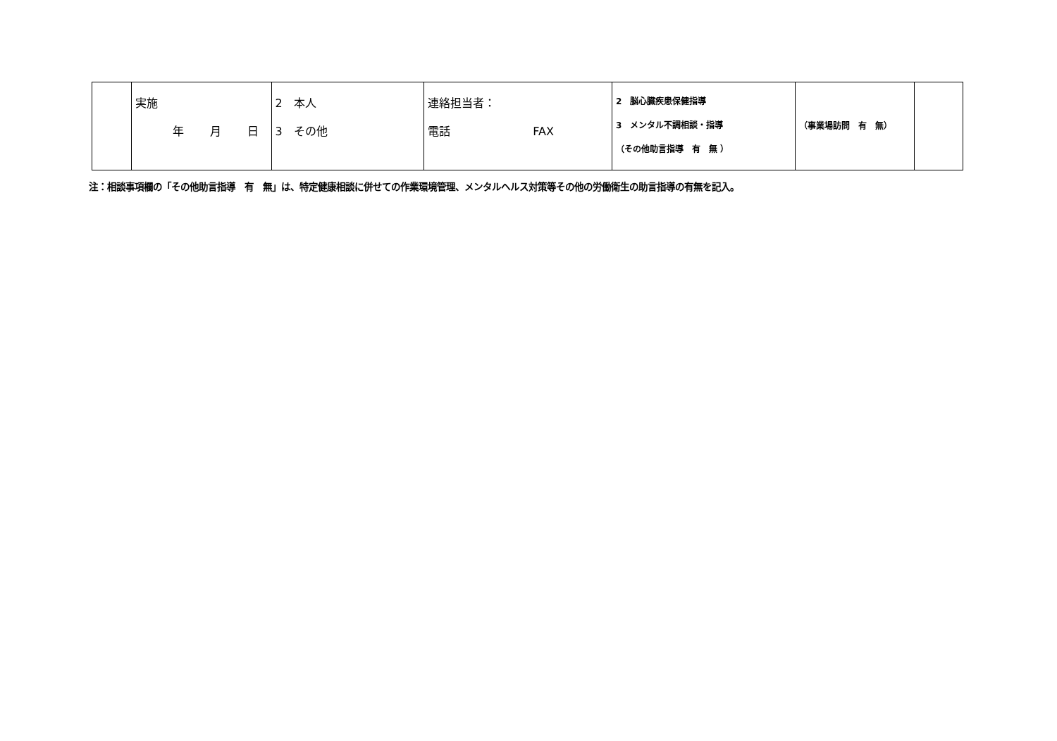| | 実施 年 月 日 | 2 本人 3 その他 | 連絡担当者： 電話 FAX | 2 脳心臓疾患保健指導 3 メンタル不調相談・指導 （その他助言指導 有 無 ） | （事業場訪問 有 無） | |
注：相談事項欄の「その他助言指導　有　無」は、特定健康相談に併せての作業環境管理、メンタルヘルス対策等その他の労働衛生の助言指導の有無を記入。